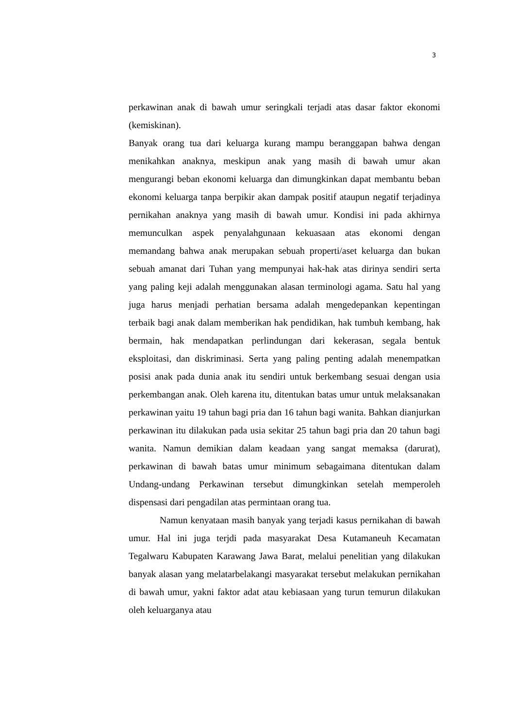3
perkawinan anak di bawah umur seringkali terjadi atas dasar faktor ekonomi (kemiskinan).
Banyak orang tua dari keluarga kurang mampu beranggapan bahwa dengan menikahkan anaknya, meskipun anak yang masih di bawah umur akan mengurangi beban ekonomi keluarga dan dimungkinkan dapat membantu beban ekonomi keluarga tanpa berpikir akan dampak positif ataupun negatif terjadinya pernikahan anaknya yang masih di bawah umur. Kondisi ini pada akhirnya memunculkan aspek penyalahgunaan kekuasaan atas ekonomi dengan memandang bahwa anak merupakan sebuah properti/aset keluarga dan bukan sebuah amanat dari Tuhan yang mempunyai hak-hak atas dirinya sendiri serta yang paling keji adalah menggunakan alasan terminologi agama. Satu hal yang juga harus menjadi perhatian bersama adalah mengedepankan kepentingan terbaik bagi anak dalam memberikan hak pendidikan, hak tumbuh kembang, hak bermain, hak mendapatkan perlindungan dari kekerasan, segala bentuk eksploitasi, dan diskriminasi. Serta yang paling penting adalah menempatkan posisi anak pada dunia anak itu sendiri untuk berkembang sesuai dengan usia perkembangan anak. Oleh karena itu, ditentukan batas umur untuk melaksanakan perkawinan yaitu 19 tahun bagi pria dan 16 tahun bagi wanita. Bahkan dianjurkan perkawinan itu dilakukan pada usia sekitar 25 tahun bagi pria dan 20 tahun bagi wanita. Namun demikian dalam keadaan yang sangat memaksa (darurat), perkawinan di bawah batas umur minimum sebagaimana ditentukan dalam Undang-undang Perkawinan tersebut dimungkinkan setelah memperoleh dispensasi dari pengadilan atas permintaan orang tua.
Namun kenyataan masih banyak yang terjadi kasus pernikahan di bawah umur. Hal ini juga terjdi pada masyarakat Desa Kutamaneuh Kecamatan Tegalwaru Kabupaten Karawang Jawa Barat, melalui penelitian yang dilakukan banyak alasan yang melatarbelakangi masyarakat tersebut melakukan pernikahan di bawah umur, yakni faktor adat atau kebiasaan yang turun temurun dilakukan oleh keluarganya atau